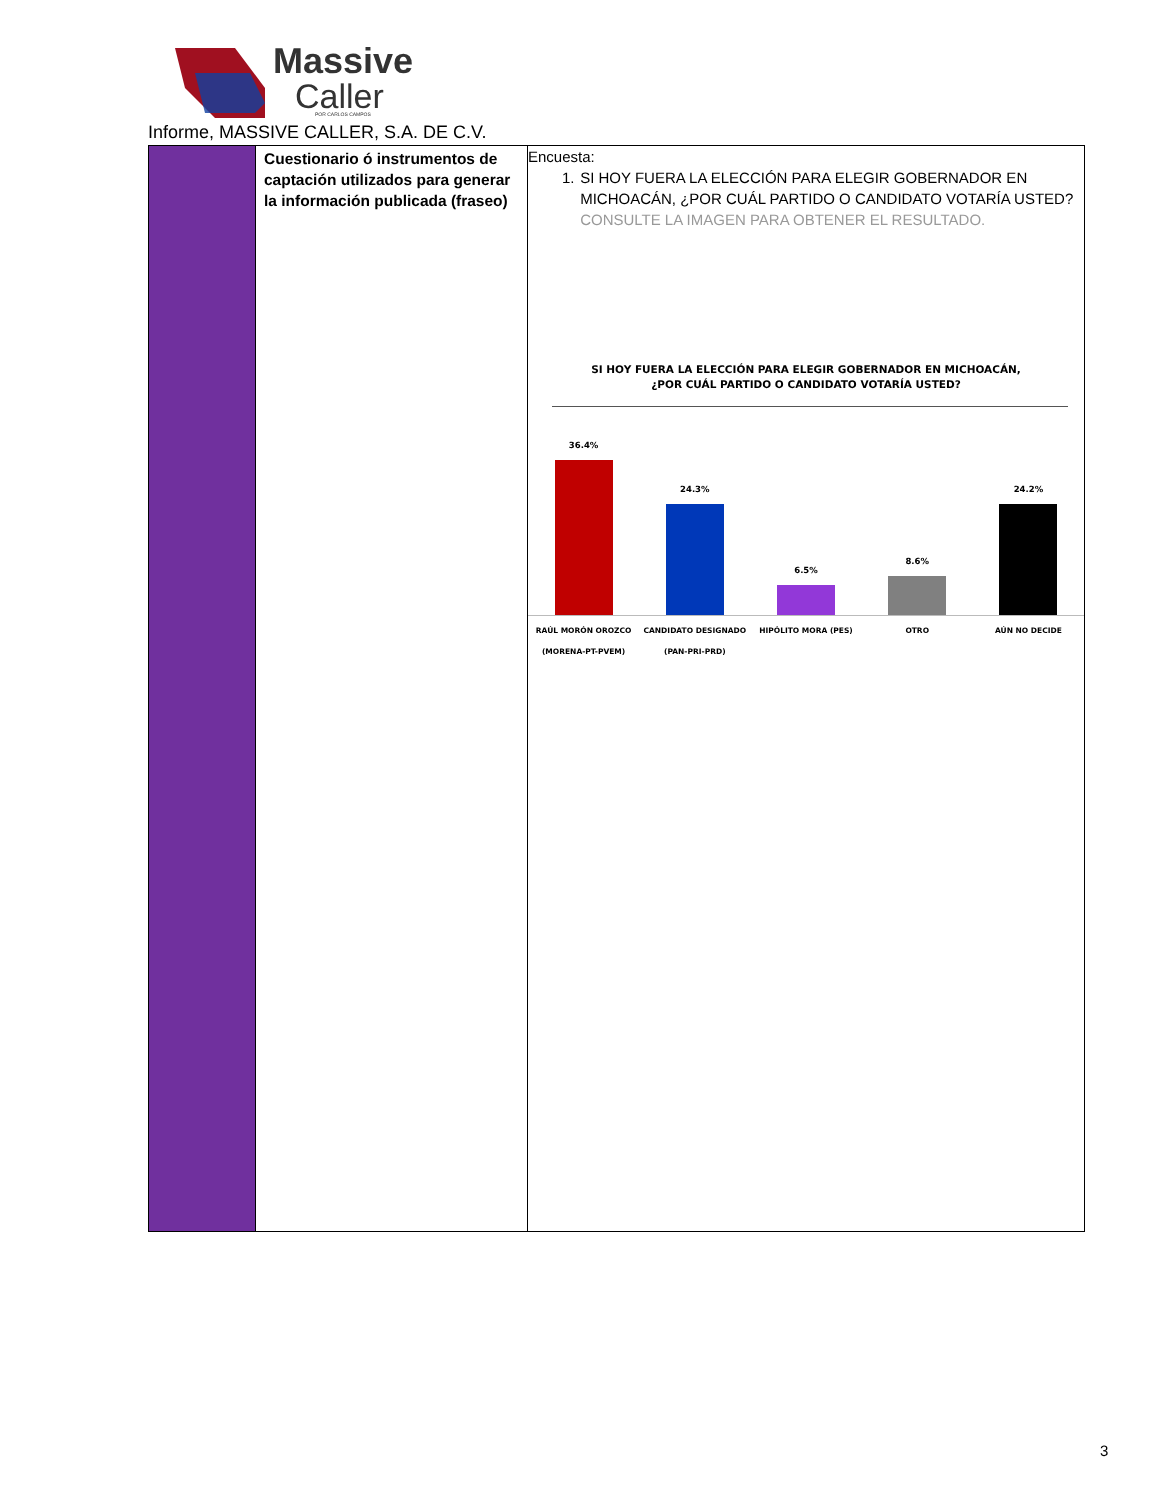Massive
Caller
POR CARLOS CAMPOS
Informe, MASSIVE CALLER, S.A. DE C.V.
| | Cuestionario ó instrumentos de captación utilizados para generar la información publicada (fraseo) | Encuesta: 1. SI HOY FUERA LA ELECCIÓN PARA ELEGIR GOBERNADOR EN MICHOACÁN, ¿POR CUÁL PARTIDO O CANDIDATO VOTARÍA USTED? CONSULTE LA IMAGEN PARA OBTENER EL RESULTADO. SI HOY FUERA LA ELECCIÓN PARA ELEGIR GOBERNADOR EN MICHOACÁN, ¿POR CUÁL PARTIDO O CANDIDATO VOTARÍA USTED? 36.4% 24.3% 6.5% 8.6% 24.2% RAÚL MORÓN OROZCO (MORENA-PT-PVEM) CANDIDATO DESIGNADO (PAN-PRI-PRD) HIPÓLITO MORA (PES) OTRO AÚN NO DECIDE |
3